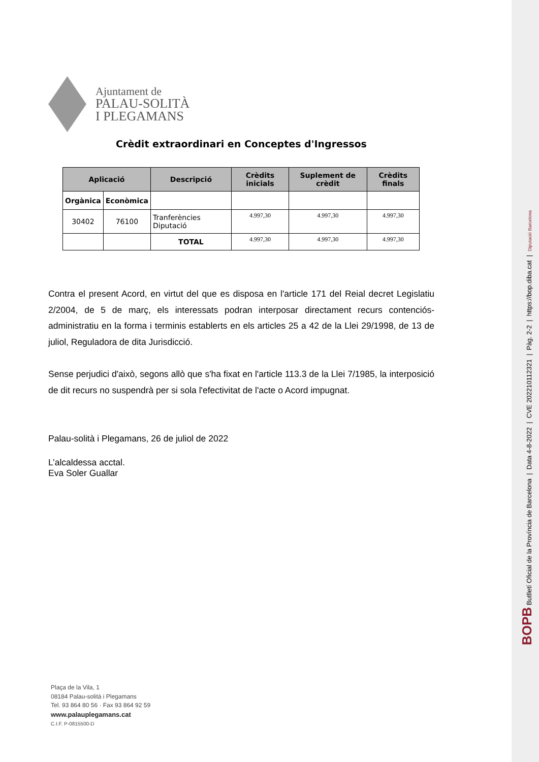Ajuntament de
PALAU-SOLITÀ
I PLEGAMANS
Crèdit extraordinari en Conceptes d'Ingressos
| Aplicació | | Descripció | Crèdits inicials | Suplement de crèdit | Crèdits finals |
| --- | --- | --- | --- | --- | --- |
| Orgànica | Econòmica | | | | |
| 30402 | 76100 | Tranferències Diputació | 4.997,30 | 4.997,30 | 4.997,30 |
| | | TOTAL | 4.997,30 | 4.997,30 | 4.997,30 |
Contra el present Acord, en virtut del que es disposa en l'article 171 del Reial decret Legislatiu 2/2004, de 5 de març, els interessats podran interposar directament recurs contenciós-administratiu en la forma i terminis establerts en els articles 25 a 42 de la Llei 29/1998, de 13 de juliol, Reguladora de dita Jurisdicció.
Sense perjudici d'això, segons allò que s'ha fixat en l'article 113.3 de la Llei 7/1985, la interposició de dit recurs no suspendrà per si sola l'efectivitat de l'acte o Acord impugnat.
Palau-solità i Plegamans, 26 de juliol de 2022
L’alcaldessa acctal.
Eva Soler Guallar
Plaça de la Vila, 1
08184 Palau-solità i Plegamans
Tel. 93 864 80 56 · Fax 93 864 92 59
www.palauplegamans.cat
C.I.F. P-0815500-D
BOPB Butlletí Oficial de la Província de Barcelona | Data 4-8-2022 | CVE 202210112321 | Pàg. 2-2 | https://bop.diba.cat | Diputació Barcelona